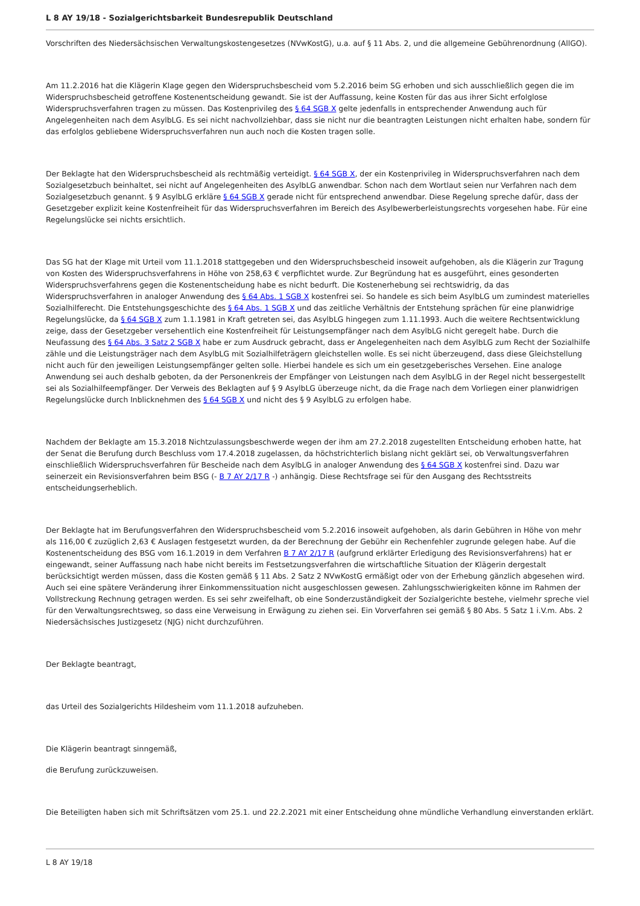L 8 AY 19/18 - Sozialgerichtsbarkeit Bundesrepublik Deutschland
Vorschriften des Niedersächsischen Verwaltungskostengesetzes (NVwKostG), u.a. auf § 11 Abs. 2, und die allgemeine Gebührenordnung (AllGO).
Am 11.2.2016 hat die Klägerin Klage gegen den Widerspruchsbescheid vom 5.2.2016 beim SG erhoben und sich ausschließlich gegen die im Widerspruchsbescheid getroffene Kostenentscheidung gewandt. Sie ist der Auffassung, keine Kosten für das aus ihrer Sicht erfolglose Widerspruchsverfahren tragen zu müssen. Das Kostenprivileg des § 64 SGB X gelte jedenfalls in entsprechender Anwendung auch für Angelegenheiten nach dem AsylbLG. Es sei nicht nachvollziehbar, dass sie nicht nur die beantragten Leistungen nicht erhalten habe, sondern für das erfolglos gebliebene Widerspruchsverfahren nun auch noch die Kosten tragen solle.
Der Beklagte hat den Widerspruchsbescheid als rechtmäßig verteidigt. § 64 SGB X, der ein Kostenprivileg in Widerspruchsverfahren nach dem Sozialgesetzbuch beinhaltet, sei nicht auf Angelegenheiten des AsylbLG anwendbar. Schon nach dem Wortlaut seien nur Verfahren nach dem Sozialgesetzbuch genannt. § 9 AsylbLG erkläre § 64 SGB X gerade nicht für entsprechend anwendbar. Diese Regelung spreche dafür, dass der Gesetzgeber explizit keine Kostenfreiheit für das Widerspruchsverfahren im Bereich des Asylbewerberleistungsrechts vorgesehen habe. Für eine Regelungslücke sei nichts ersichtlich.
Das SG hat der Klage mit Urteil vom 11.1.2018 stattgegeben und den Widerspruchsbescheid insoweit aufgehoben, als die Klägerin zur Tragung von Kosten des Widerspruchsverfahrens in Höhe von 258,63 € verpflichtet wurde. Zur Begründung hat es ausgeführt, eines gesonderten Widerspruchsverfahrens gegen die Kostenentscheidung habe es nicht bedurft. Die Kostenerhebung sei rechtswidrig, da das Widerspruchsverfahren in analoger Anwendung des § 64 Abs. 1 SGB X kostenfrei sei. So handele es sich beim AsylbLG um zumindest materielles Sozialhilferecht. Die Entstehungsgeschichte des § 64 Abs. 1 SGB X und das zeitliche Verhältnis der Entstehung sprächen für eine planwidrige Regelungslücke, da § 64 SGB X zum 1.1.1981 in Kraft getreten sei, das AsylbLG hingegen zum 1.11.1993. Auch die weitere Rechtsentwicklung zeige, dass der Gesetzgeber versehentlich eine Kostenfreiheit für Leistungsempfänger nach dem AsylbLG nicht geregelt habe. Durch die Neufassung des § 64 Abs. 3 Satz 2 SGB X habe er zum Ausdruck gebracht, dass er Angelegenheiten nach dem AsylbLG zum Recht der Sozialhilfe zähle und die Leistungsträger nach dem AsylbLG mit Sozialhilfeträgern gleichstellen wolle. Es sei nicht überzeugend, dass diese Gleichstellung nicht auch für den jeweiligen Leistungsempfänger gelten solle. Hierbei handele es sich um ein gesetzgeberisches Versehen. Eine analoge Anwendung sei auch deshalb geboten, da der Personenkreis der Empfänger von Leistungen nach dem AsylbLG in der Regel nicht bessergestellt sei als Sozialhilfeempfänger. Der Verweis des Beklagten auf § 9 AsylbLG überzeuge nicht, da die Frage nach dem Vorliegen einer planwidrigen Regelungslücke durch Inblicknehmen des § 64 SGB X und nicht des § 9 AsylbLG zu erfolgen habe.
Nachdem der Beklagte am 15.3.2018 Nichtzulassungsbeschwerde wegen der ihm am 27.2.2018 zugestellten Entscheidung erhoben hatte, hat der Senat die Berufung durch Beschluss vom 17.4.2018 zugelassen, da höchstrichterlich bislang nicht geklärt sei, ob Verwaltungsverfahren einschließlich Widerspruchsverfahren für Bescheide nach dem AsylbLG in analoger Anwendung des § 64 SGB X kostenfrei sind. Dazu war seinerzeit ein Revisionsverfahren beim BSG (- B 7 AY 2/17 R -) anhängig. Diese Rechtsfrage sei für den Ausgang des Rechtsstreits entscheidungserheblich.
Der Beklagte hat im Berufungsverfahren den Widerspruchsbescheid vom 5.2.2016 insoweit aufgehoben, als darin Gebühren in Höhe von mehr als 116,00 € zuzüglich 2,63 € Auslagen festgesetzt wurden, da der Berechnung der Gebühr ein Rechenfehler zugrunde gelegen habe. Auf die Kostenentscheidung des BSG vom 16.1.2019 in dem Verfahren B 7 AY 2/17 R (aufgrund erklärter Erledigung des Revisionsverfahrens) hat er eingewandt, seiner Auffassung nach habe nicht bereits im Festsetzungsverfahren die wirtschaftliche Situation der Klägerin dergestalt berücksichtigt werden müssen, dass die Kosten gemäß § 11 Abs. 2 Satz 2 NVwKostG ermäßigt oder von der Erhebung gänzlich abgesehen wird. Auch sei eine spätere Veränderung ihrer Einkommenssituation nicht ausgeschlossen gewesen. Zahlungsschwierigkeiten könne im Rahmen der Vollstreckung Rechnung getragen werden. Es sei sehr zweifelhaft, ob eine Sonderzuständigkeit der Sozialgerichte bestehe, vielmehr spreche viel für den Verwaltungsrechtsweg, so dass eine Verweisung in Erwägung zu ziehen sei. Ein Vorverfahren sei gemäß § 80 Abs. 5 Satz 1 i.V.m. Abs. 2 Niedersächsisches Justizgesetz (NJG) nicht durchzuführen.
Der Beklagte beantragt,
das Urteil des Sozialgerichts Hildesheim vom 11.1.2018 aufzuheben.
Die Klägerin beantragt sinngemäß,
die Berufung zurückzuweisen.
Die Beteiligten haben sich mit Schriftsätzen vom 25.1. und 22.2.2021 mit einer Entscheidung ohne mündliche Verhandlung einverstanden erklärt.
L 8 AY 19/18